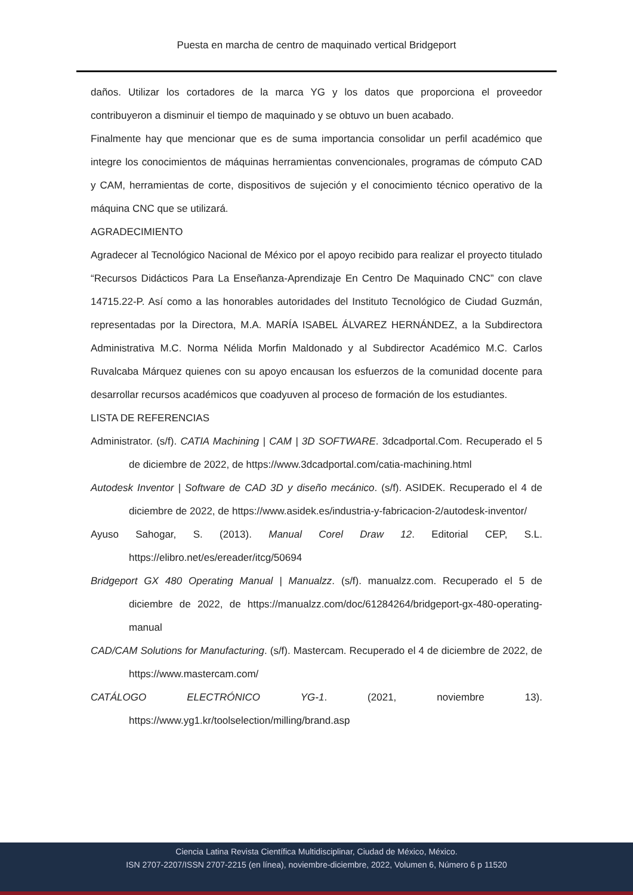Puesta en marcha de centro de maquinado vertical Bridgeport
daños. Utilizar los cortadores de la marca YG y los datos que proporciona el proveedor contribuyeron a disminuir el tiempo de maquinado y se obtuvo un buen acabado.
Finalmente hay que mencionar que es de suma importancia consolidar un perfil académico que integre los conocimientos de máquinas herramientas convencionales, programas de cómputo CAD y CAM, herramientas de corte, dispositivos de sujeción y el conocimiento técnico operativo de la máquina CNC que se utilizará.
AGRADECIMIENTO
Agradecer al Tecnológico Nacional de México por el apoyo recibido para realizar el proyecto titulado “Recursos Didácticos Para La Enseñanza-Aprendizaje En Centro De Maquinado CNC” con clave 14715.22-P. Así como a las honorables autoridades del Instituto Tecnológico de Ciudad Guzmán, representadas por la Directora, M.A. MARÍA ISABEL ÁLVAREZ HERNÁNDEZ, a la Subdirectora Administrativa M.C. Norma Nélida Morfin Maldonado y al Subdirector Académico M.C. Carlos Ruvalcaba Márquez quienes con su apoyo encausan los esfuerzos de la comunidad docente para desarrollar recursos académicos que coadyuven al proceso de formación de los estudiantes.
LISTA DE REFERENCIAS
Administrator. (s/f). CATIA Machining | CAM | 3D SOFTWARE. 3dcadportal.Com. Recuperado el 5 de diciembre de 2022, de https://www.3dcadportal.com/catia-machining.html
Autodesk Inventor | Software de CAD 3D y diseño mecánico. (s/f). ASIDEK. Recuperado el 4 de diciembre de 2022, de https://www.asidek.es/industria-y-fabricacion-2/autodesk-inventor/
Ayuso Sahogar, S. (2013). Manual Corel Draw 12. Editorial CEP, S.L. https://elibro.net/es/ereader/itcg/50694
Bridgeport GX 480 Operating Manual | Manualzz. (s/f). manualzz.com. Recuperado el 5 de diciembre de 2022, de https://manualzz.com/doc/61284264/bridgeport-gx-480-operating-manual
CAD/CAM Solutions for Manufacturing. (s/f). Mastercam. Recuperado el 4 de diciembre de 2022, de https://www.mastercam.com/
CATÁLOGO ELECTRÓNICO YG-1. (2021, noviembre 13). https://www.yg1.kr/toolselection/milling/brand.asp
Ciencia Latina Revista Científica Multidisciplinar, Ciudad de México, México.
ISN 2707-2207/ISSN 2707-2215 (en línea), noviembre-diciembre, 2022, Volumen 6, Número 6 p 11520